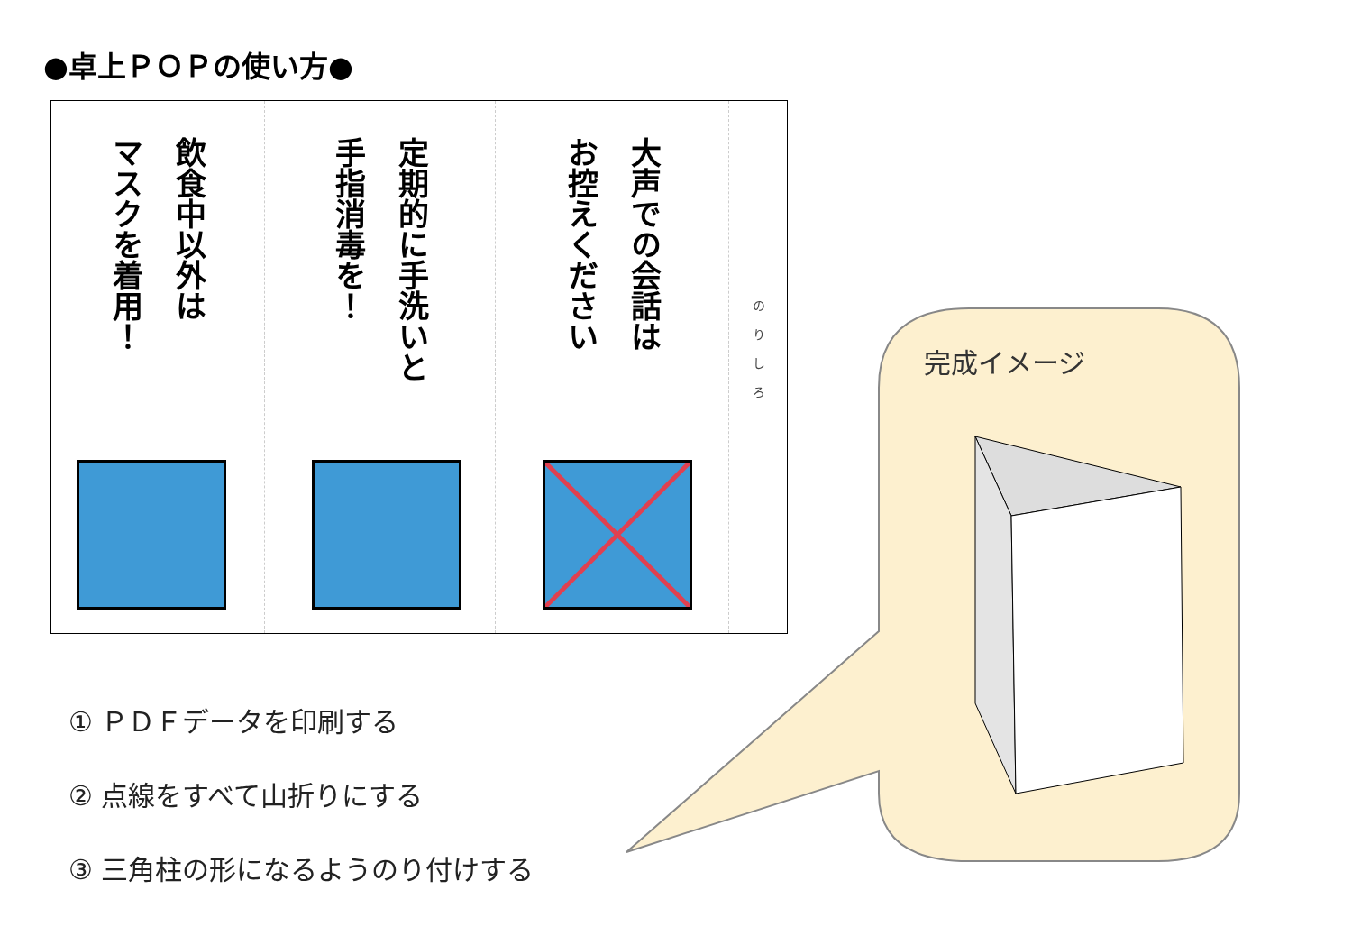●卓上ＰＯＰの使い方●
飲食中以外は
マスクを着用！
定期的に手洗いと
手指消毒を！
大声での会話は
お控えください
のりしろ
完成イメージ
① ＰＤＦデータを印刷する
② 点線をすべて山折りにする
③ 三角柱の形になるようのり付けする